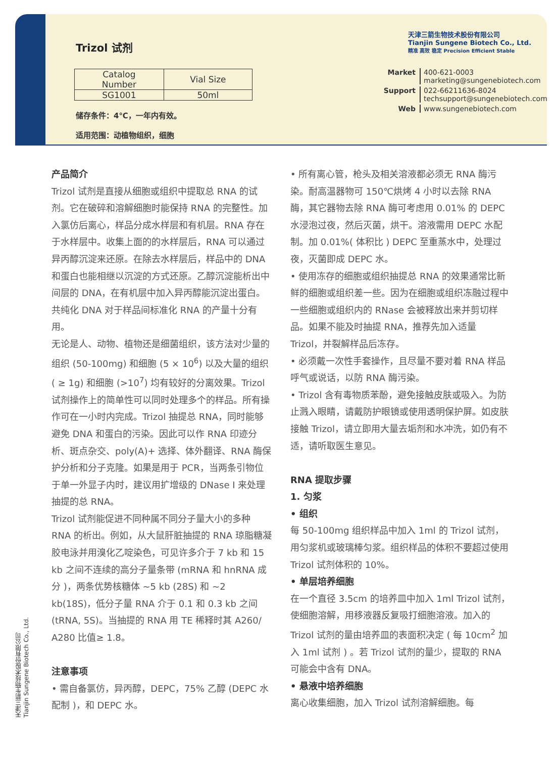Trizol 试剂
| Catalog Number | Vial Size |
| --- | --- |
| SG1001 | 50ml |
储存条件：4℃，一年内有效。
适用范围：动植物组织，细胞
天津三箭生物技术股份有限公司
Tianjin Sungene Biotech Co., Ltd.
精准 高效 稳定 Precision Efficient Stable
Market 400-621-0003
marketing@sungenebiotech.com Support 022-66211636-8024
techsupport@sungenebiotech.com Web www.sungenebiotech.com
产品简介
Trizol 试剂是直接从细胞或组织中提取总 RNA 的试剂。它在破碎和溶解细胞时能保持 RNA 的完整性。加入氯仿后离心，样品分成水样层和有机层。RNA 存在于水样层中。收集上面的的水样层后，RNA 可以通过异丙醇沉淀来还原。在除去水样层后，样品中的 DNA 和蛋白也能相继以沉淀的方式还原。乙醇沉淀能析出中间层的 DNA，在有机层中加入异丙醇能沉淀出蛋白。共纯化 DNA 对于样品间标准化 RNA 的产量十分有用。
无论是人、动物、植物还是细菌组织，该方法对少量的组织 (50-100mg) 和细胞 (5 × 10<sup>6</sup>) 以及大量的组织 ( ≥ 1g) 和细胞 (>10<sup>7</sup>) 均有较好的分离效果。Trizol试剂操作上的简单性可以同时处理多个的样品。所有操作可在一小时内完成。Trizol 抽提总 RNA，同时能够避免 DNA 和蛋白的污染。因此可以作 RNA 印迹分析、斑点杂交、poly(A)+ 选择、体外翻译、RNA 酶保护分析和分子克隆。如果是用于 PCR，当两条引物位于单一外显子内时，建议用扩增级的 DNase I 来处理抽提的总 RNA。
Trizol 试剂能促进不同种属不同分子量大小的多种 RNA 的析出。例如，从大鼠肝脏抽提的 RNA 琼脂糖凝胶电泳并用溴化乙啶染色，可见许多介于 7 kb 和 15 kb 之间不连续的高分子量条带 (mRNA 和 hnRNA 成分 )，两条优势核糖体 ~5 kb (28S) 和 ~2 kb(18S)，低分子量 RNA 介于 0.1 和 0.3 kb 之间 (tRNA, 5S)。当抽提的 RNA 用 TE 稀释时其 A260/ A280 比值≥ 1.8。
注意事项
• 需自备氯仿，异丙醇，DEPC，75% 乙醇 (DEPC 水配制 )，和 DEPC 水。
• 所有离心管，枪头及相关溶液都必须无 RNA 酶污染。耐高温器物可 150℃烘烤 4 小时以去除 RNA 酶，其它器物去除 RNA 酶可考虑用 0.01% 的 DEPC 水浸泡过夜，然后灭菌，烘干。溶液需用 DEPC 水配制。加 0.01%( 体积比 ) DEPC 至重蒸水中，处理过夜，灭菌即成 DEPC 水。
• 使用冻存的细胞或组织抽提总 RNA 的效果通常比新鲜的细胞或组织差一些。因为在细胞或组织冻融过程中一些细胞或组织内的 RNase 会被释放出来并剪切样品。如果不能及时抽提 RNA，推荐先加入适量 Trizol，并裂解样品后冻存。
• 必须戴一次性手套操作，且尽量不要对着 RNA 样品呼气或说话，以防 RNA 酶污染。
• Trizol 含有毒物质苯酚，避免接触皮肤或吸入。为防止溅入眼睛，请戴防护眼镜或使用透明保护屏。如皮肤接触 Trizol，请立即用大量去垢剂和水冲洗，如仍有不适，请听取医生意见。
RNA 提取步骤
1. 匀浆
• 组织
每 50-100mg 组织样品中加入 1ml 的 Trizol 试剂，用匀浆机或玻璃棒匀浆。组织样品的体积不要超过使用 Trizol 试剂体积的 10%。
• 单层培养细胞
在一个直径 3.5cm 的培养皿中加入 1ml Trizol 试剂，使细胞溶解，用移液器反复吸打细胞溶液。加入的 Trizol 试剂的量由培养皿的表面积决定 ( 每 10cm<sup>2</sup> 加入 1ml 试剂 ) 。若 Trizol 试剂的量少，提取的 RNA 可能会中含有 DNA。
• 悬液中培养细胞
离心收集细胞，加入 Trizol 试剂溶解细胞。每
天津三箭生物技术股份有限公司
Tianjin Sungene Biotech Co., Ltd.